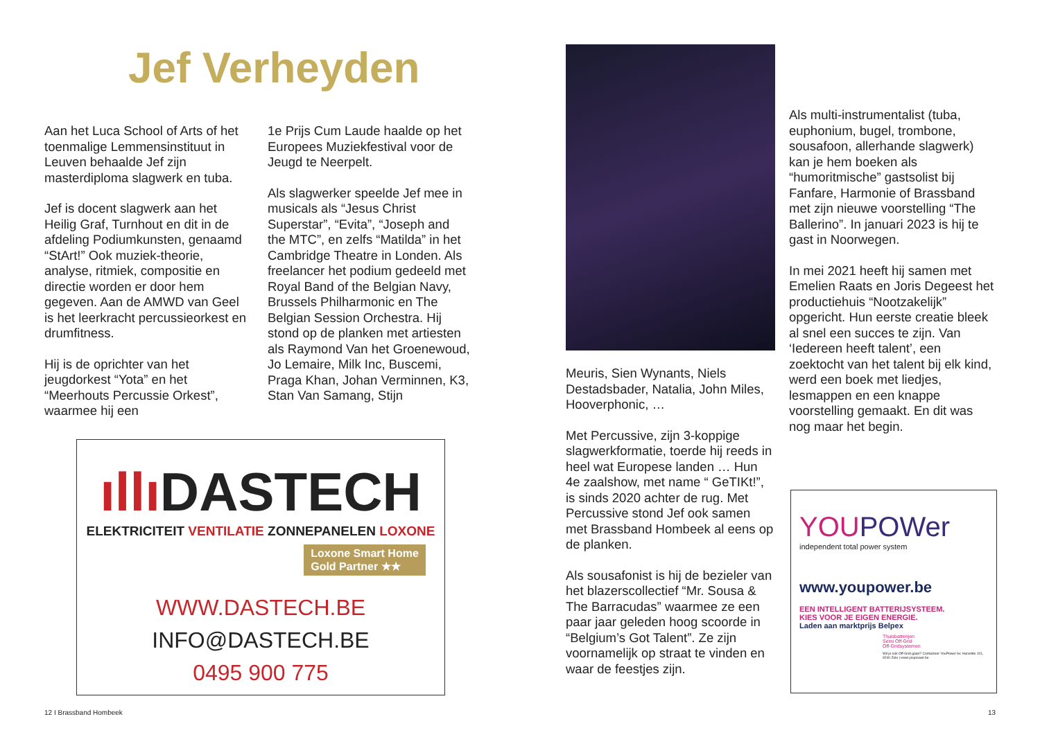Jef Verheyden
Aan het Luca School of Arts of het toenmalige Lemmensinstituut in Leuven behaalde Jef zijn masterdiploma slagwerk en tuba.
Jef is docent slagwerk aan het Heilig Graf, Turnhout en dit in de afdeling Podiumkunsten, genaamd “StArt!” Ook muziek-theorie, analyse, ritmiek, compositie en directie worden er door hem gegeven. Aan de AMWD van Geel is het leerkracht percussieorkest en drumfitness.
Hij is de oprichter van het jeugdorkest “Yota” en het “Meerhouts Percussie Orkest”, waarmee hij een
1e Prijs Cum Laude haalde op het Europees Muziekfestival voor de Jeugd te Neerpelt.
Als slagwerker speelde Jef mee in musicals als “Jesus Christ Superstar”, “Evita”, “Joseph and the MTC”, en zelfs “Matilda” in het Cambridge Theatre in Londen. Als freelancer het podium gedeeld met Royal Band of the Belgian Navy, Brussels Philharmonic en The Belgian Session Orchestra. Hij stond op de planken met artiesten als Raymond Van het Groenewoud, Jo Lemaire, Milk Inc, Buscemi, Praga Khan, Johan Verminnen, K3, Stan Van Samang, Stijn
ıllı DASTECH
ELEKTRICITEIT VENTILATIE ZONNEPANELEN LOXONE
Loxone Smart Home
Gold Partner ★★
WWW.DASTECH.BE
INFO@DASTECH.BE
0495 900 775
12 I Brassband Hombeek
Meuris, Sien Wynants, Niels Destadsbader, Natalia, John Miles, Hooverphonic, …
Met Percussive, zijn 3-koppige slagwerkformatie, toerde hij reeds in heel wat Europese landen … Hun 4e zaalshow, met name “ GeTIKt!”, is sinds 2020 achter de rug. Met Percussive stond Jef ook samen met Brassband Hombeek al eens op de planken.
Als sousafonist is hij de bezieler van het blazerscollectief “Mr. Sousa & The Barracudas” waarmee ze een paar jaar geleden hoog scoorde in “Belgium’s Got Talent”. Ze zijn voornamelijk op straat te vinden en waar de feestjes zijn.
Als multi-instrumentalist (tuba, euphonium, bugel, trombone, sousafoon, allerhande slagwerk) kan je hem boeken als “humoritmische” gastsolist bij Fanfare, Harmonie of Brassband met zijn nieuwe voorstelling “The Ballerino”. In januari 2023 is hij te gast in Noorwegen.
In mei 2021 heeft hij samen met Emelien Raats en Joris Degeest het productiehuis “Nootzakelijk” opgericht. Hun eerste creatie bleek al snel een succes te zijn. Van ‘Iedereen heeft talent’, een zoektocht van het talent bij elk kind, werd een boek met liedjes, lesmappen en een knappe voorstelling gemaakt. En dit was nog maar het begin.
YOUPOWer
independent total power system
www.youpower.be
EEN INTELLIGENT BATTERIJSYSTEEM.
KIES VOOR JE EIGEN ENERGIE.
Laden aan marktprijs Belpex
Thuisbatterijen
Semi Off-Grid
Off-Gridsystemen
Wil je ook Off-Grid gaan? Contacteer YouPower bv. Huivelde 101, 9240 Zele | www.youpower.be
13